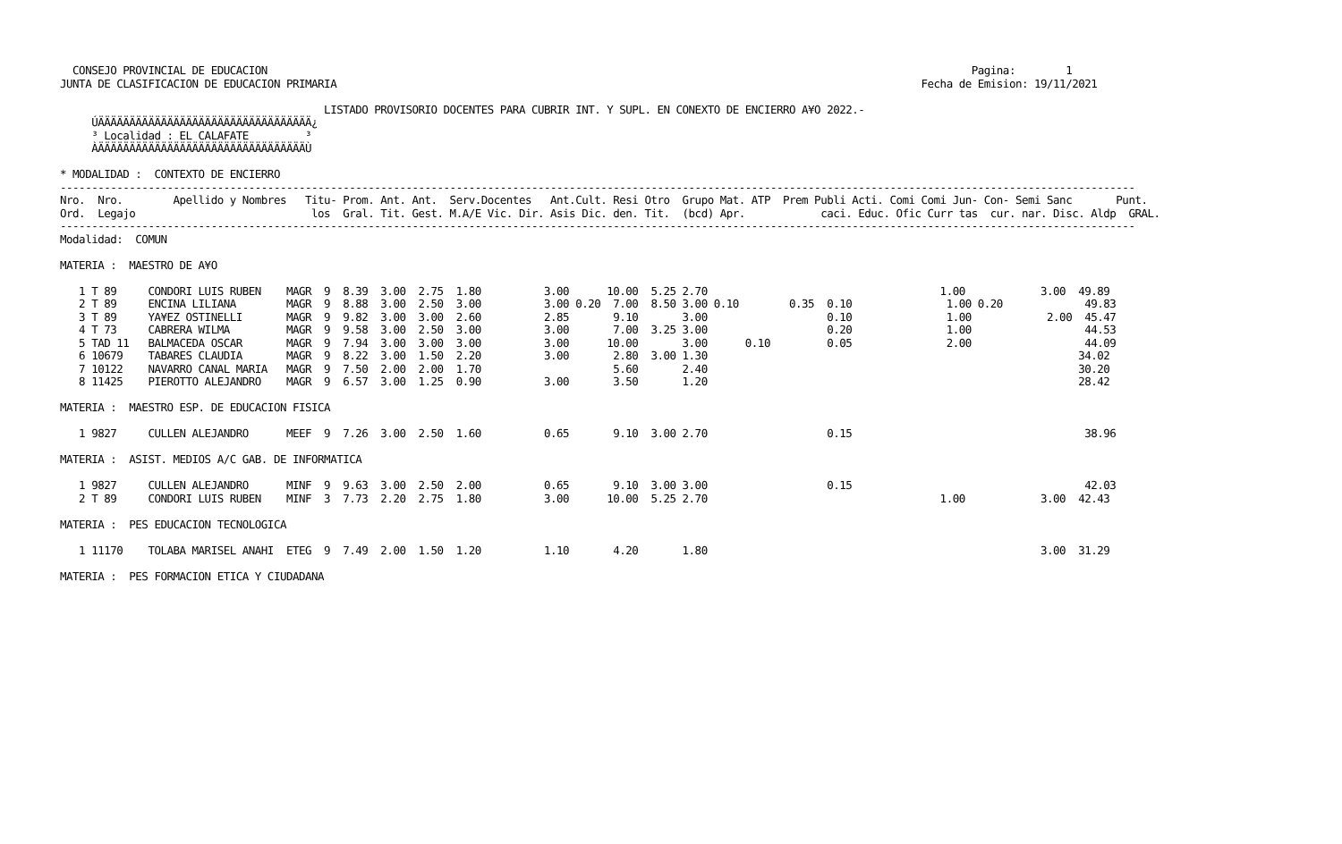CONSEJO PROVINCIAL DE EDUCACION                                                                                                                Pagina:        1
 JUNTA DE CLASIFICACION DE EDUCACION PRIMARIA                                                                                             Fecha de Emision: 19/11/2021

                                           LISTADO PROVISORIO DOCENTES PARA CUBRIR INT. Y SUPL. EN CONEXTO DE ENCIERRO A¥O 2022.-
      ÚÄÄÄÄÄÄÄÄÄÄÄÄÄÄÄÄÄÄÄÄÄÄÄÄÄÄÄÄÄÄÄÄÄÄ¿
      ³ Localidad : EL CALAFATE         ³
      ÀÄÄÄÄÄÄÄÄÄÄÄÄÄÄÄÄÄÄÄÄÄÄÄÄÄÄÄÄÄÄÄÄÄÙ

 * MODALIDAD :  CONTEXTO DE ENCIERRO
 ---------------------------------------------------------------------------------------------------------------------------------------------------------------------------
 Nro.  Nro.        Apellido y Nombres   Titu- Prom. Ant. Ant.  Serv.Docentes   Ant.Cult. Resi Otro  Grupo Mat. ATP  Prem Publi Acti. Comi Comi Jun- Con- Semi Sanc       Punt.
 Ord.  Legajo                            los  Gral. Tit. Gest. M.A/E Vic. Dir. Asis Dic. den. Tit.  (bcd) Apr.            caci. Educ. Ofic Curr tas  cur. nar. Disc. Aldp  GRAL.
 ---------------------------------------------------------------------------------------------------------------------------------------------------------------------------
 Modalidad:  COMUN

 MATERIA :  MAESTRO DE A¥O

    1 T 89     CONDORI LUIS RUBEN    MAGR  9  8.39  3.00  2.75  1.80          3.00      10.00  5.25 2.70                                     1.00            3.00  49.89
    2 T 89     ENCINA LILIANA        MAGR  9  8.88  3.00  2.50  3.00          3.00 0.20  7.00  8.50 3.00 0.10        0.35  0.10               1.00 0.20             49.83
    3 T 89     YA¥EZ OSTINELLI       MAGR  9  9.82  3.00  3.00  2.60          2.85       9.10       3.00                   0.10               1.00            2.00  45.47
    4 T 73     CABRERA WILMA         MAGR  9  9.58  3.00  2.50  3.00          3.00       7.00  3.25 3.00                   0.20               1.00                  44.53
    5 TAD 11   BALMACEDA OSCAR       MAGR  9  7.94  3.00  3.00  3.00          3.00      10.00       3.00      0.10         0.05               2.00                  44.09
    6 10679    TABARES CLAUDIA       MAGR  9  8.22  3.00  1.50  2.20          3.00       2.80  3.00 1.30                                                           34.02
    7 10122    NAVARRO CANAL MARIA   MAGR  9  7.50  2.00  2.00  1.70                     5.60       2.40                                                           30.20
    8 11425    PIEROTTO ALEJANDRO    MAGR  9  6.57  3.00  1.25  0.90          3.00       3.50       1.20                                                           28.42

 MATERIA :  MAESTRO ESP. DE EDUCACION FISICA

    1 9827     CULLEN ALEJANDRO      MEEF  9  7.26  3.00  2.50  1.60          0.65       9.10  3.00 2.70                   0.15                                     38.96

 MATERIA :  ASIST. MEDIOS A/C GAB. DE INFORMATICA

    1 9827     CULLEN ALEJANDRO      MINF  9  9.63  3.00  2.50  2.00          0.65       9.10  3.00 3.00                   0.15                                     42.03
    2 T 89     CONDORI LUIS RUBEN    MINF  3  7.73  2.20  2.75  1.80          3.00      10.00  5.25 2.70                                     1.00            3.00  42.43

 MATERIA :  PES EDUCACION TECNOLOGICA

    1 11170    TOLABA MARISEL ANAHI  ETEG  9  7.49  2.00  1.50  1.20          1.10       4.20       1.80                                                     3.00  31.29

 MATERIA :  PES FORMACION ETICA Y CIUDADANA